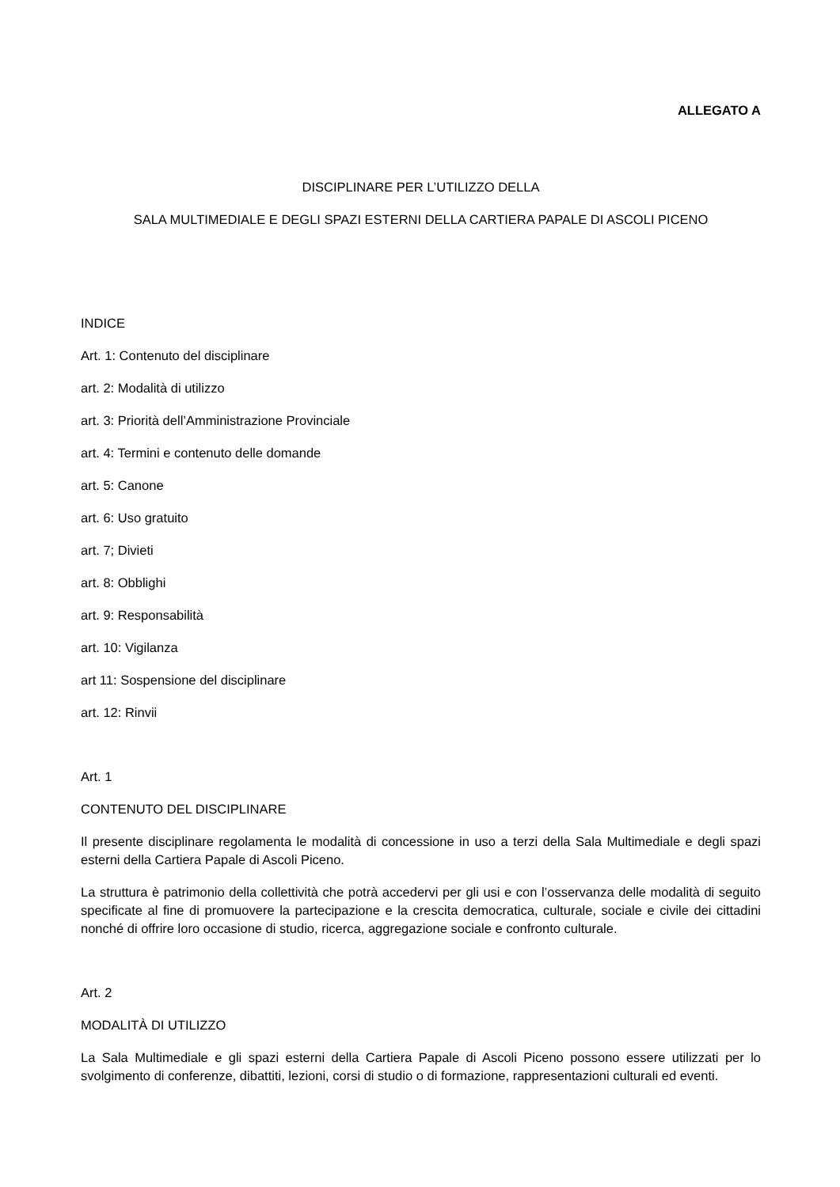ALLEGATO A
DISCIPLINARE PER L’UTILIZZO DELLA
SALA MULTIMEDIALE E DEGLI SPAZI ESTERNI DELLA CARTIERA PAPALE DI ASCOLI PICENO
INDICE
Art. 1: Contenuto del disciplinare
art. 2: Modalità di utilizzo
art. 3: Priorità dell’Amministrazione Provinciale
art. 4: Termini e contenuto delle domande
art. 5: Canone
art. 6: Uso gratuito
art. 7; Divieti
art. 8: Obblighi
art. 9: Responsabilità
art. 10: Vigilanza
art 11: Sospensione del disciplinare
art. 12: Rinvii
Art. 1
CONTENUTO DEL DISCIPLINARE
Il presente disciplinare regolamenta le modalità di concessione in uso a terzi della Sala Multimediale e degli spazi esterni della Cartiera Papale di Ascoli Piceno.
La struttura è patrimonio della collettività che potrà accedervi per gli usi e con l’osservanza delle modalità di seguito specificate al fine di promuovere la partecipazione e la crescita democratica, culturale, sociale e civile dei cittadini nonché di offrire loro occasione di studio, ricerca, aggregazione sociale e confronto culturale.
Art. 2
MODALITÀ DI UTILIZZO
La Sala Multimediale e gli spazi esterni della Cartiera Papale di Ascoli Piceno possono essere utilizzati per lo svolgimento di conferenze, dibattiti, lezioni, corsi di studio o di formazione, rappresentazioni culturali ed eventi.